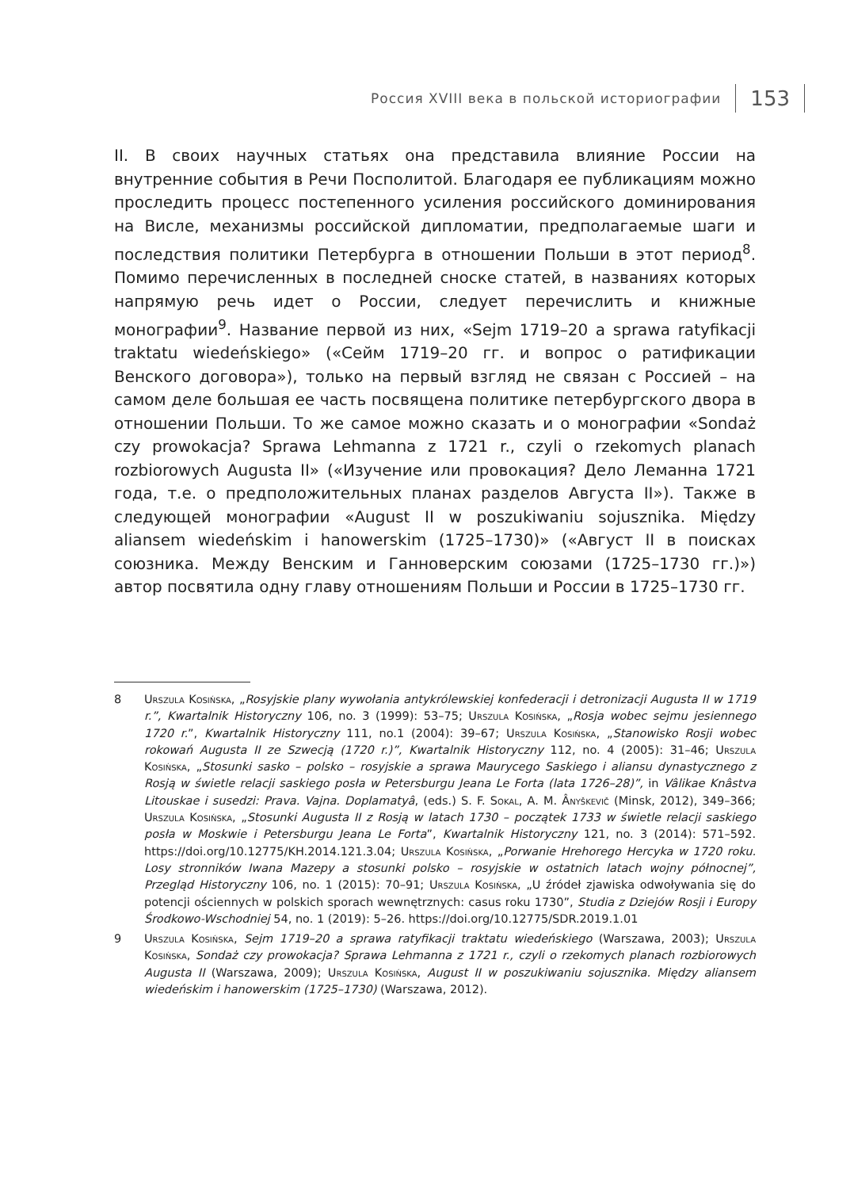Россия XVIII века в польской историографии 153
II. В своих научных статьях она представила влияние России на внутренние события в Речи Посполитой. Благодаря ее публикациям можно проследить процесс постепенного усиления российского доминирования на Висле, механизмы российской дипломатии, предполагаемые шаги и последствия политики Петербурга в отношении Польши в этот период<sup>8</sup>. Помимо перечисленных в последней сноске статей, в названиях которых напрямую речь идет о России, следует перечислить и книжные монографии<sup>9</sup>. Название первой из них, «Sejm 1719–20 a sprawa ratyfikacji traktatu wiedeńskiego» («Сейм 1719–20 гг. и вопрос о ратификации Венского договора»), только на первый взгляд не связан с Россией – на самом деле большая ее часть посвящена политике петербургского двора в отношении Польши. То же самое можно сказать и о монографии «Sondaż czy prowokacja? Sprawa Lehmanna z 1721 r., czyli o rzekomych planach rozbiorowych Augusta II» («Изучение или провокация? Дело Леманна 1721 года, т.е. о предположительных планах разделов Августа II»). Также в следующей монографии «August II w poszukiwaniu sojusznika. Między aliansem wiedeńskim i hanowerskim (1725–1730)» («Август II в поисках союзника. Между Венским и Ганноверским союзами (1725–1730 гг.)») автор посвятила одну главу отношениям Польши и России в 1725–1730 гг.
8 Urszula Kosińska, „Rosyjskie plany wywołania antykrólewskiej konfederacji i detronizacji Augusta II w 1719 r.”, Kwartalnik Historyczny 106, no. 3 (1999): 53–75; Urszula Kosińska, „Rosja wobec sejmu jesiennego 1720 r.”, Kwartalnik Historyczny 111, no.1 (2004): 39–67; Urszula Kosińska, „Stanowisko Rosji wobec rokowań Augusta II ze Szwecją (1720 r.)”, Kwartalnik Historyczny 112, no. 4 (2005): 31–46; Urszula Kosińska, „Stosunki sasko – polsko – rosyjskie a sprawa Maurycego Saskiego i aliansu dynastycznego z Rosją w świetle relacji saskiego posła w Petersburgu Jeana Le Forta (lata 1726–28)”, in Vâlikae Knâstva Litouskae i susedzi: Prava. Vajna. Doplamatyâ, (eds.) S. F. Sokal, A. M. Ânyškevič (Minsk, 2012), 349–366; Urszula Kosińska, „Stosunki Augusta II z Rosją w latach 1730 – początek 1733 w świetle relacji saskiego posła w Moskwie i Petersburgu Jeana Le Forta”, Kwartalnik Historyczny 121, no. 3 (2014): 571–592. https://doi.org/10.12775/KH.2014.121.3.04; Urszula Kosińska, „Porwanie Hrehorego Hercyka w 1720 roku. Losy stronników Iwana Mazepy a stosunki polsko – rosyjskie w ostatnich latach wojny północnej”, Przegląd Historyczny 106, no. 1 (2015): 70–91; Urszula Kosińska, „U źródeł zjawiska odwoływania się do potencji ościennych w polskich sporach wewnętrznych: casus roku 1730”, Studia z Dziejów Rosji i Europy Środkowo-Wschodniej 54, no. 1 (2019): 5–26. https://doi.org/10.12775/SDR.2019.1.01
9 Urszula Kosińska, Sejm 1719–20 a sprawa ratyfikacji traktatu wiedeńskiego (Warszawa, 2003); Urszula Kosińska, Sondaż czy prowokacja? Sprawa Lehmanna z 1721 r., czyli o rzekomych planach rozbiorowych Augusta II (Warszawa, 2009); Urszula Kosińska, August II w poszukiwaniu sojusznika. Między aliansem wiedeńskim i hanowerskim (1725–1730) (Warszawa, 2012).